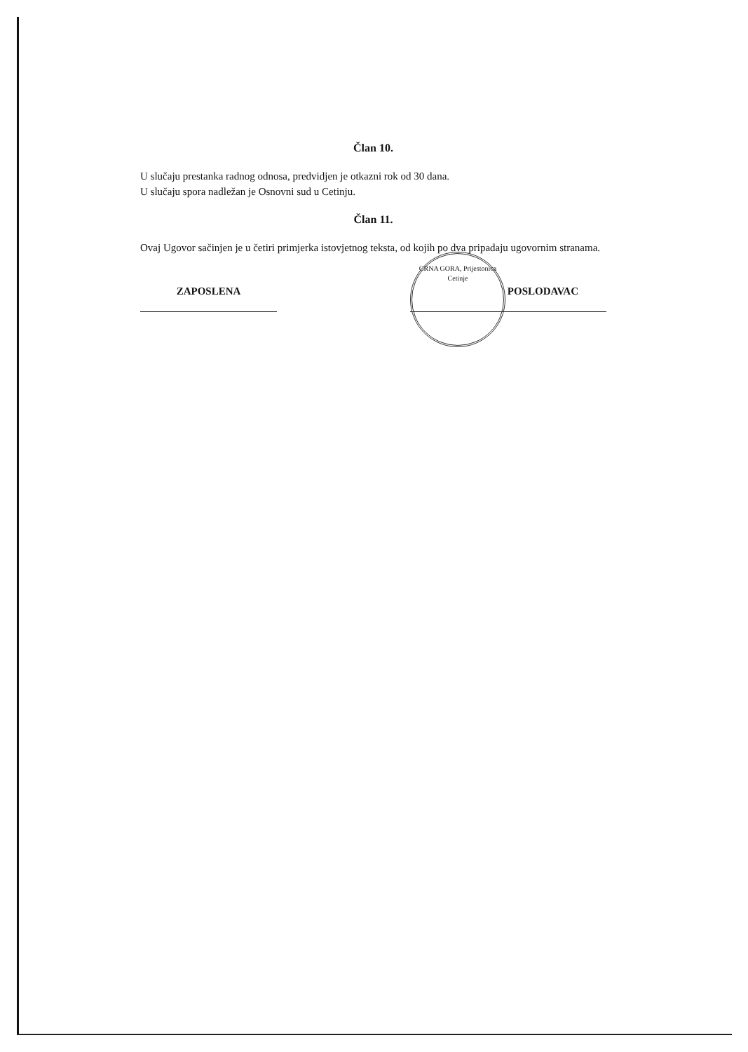Član 10.
U slučaju prestanka radnog odnosa, predvidjen je otkazni rok od 30 dana.
U slučaju spora nadležan je Osnovni sud u Cetinju.
Član 11.
Ovaj Ugovor sačinjen je u četiri primjerka istovjetnog teksta, od kojih po dva pripadaju ugovornim stranama.
ZAPOSLENA
CRNA GORA, Prijestonica Cetinje
POSLODAVAC